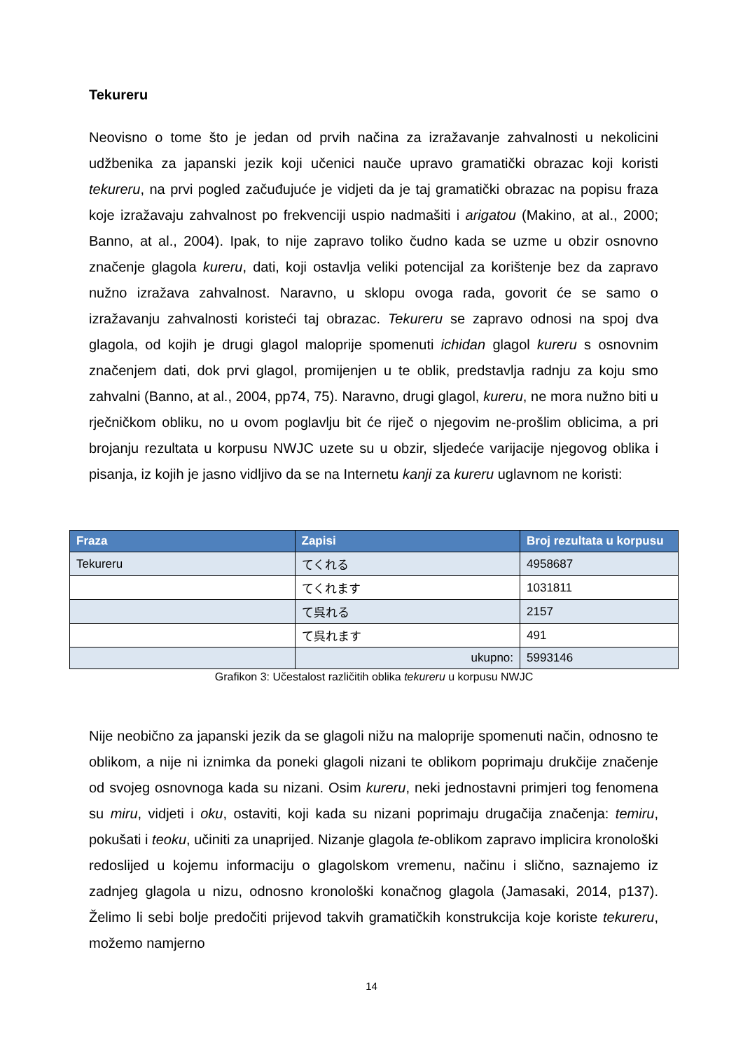Tekureru
Neovisno o tome što je jedan od prvih načina za izražavanje zahvalnosti u nekolicini udžbenika za japanski jezik koji učenici nauče upravo gramatički obrazac koji koristi tekureru, na prvi pogled začuđujuće je vidjeti da je taj gramatički obrazac na popisu fraza koje izražavaju zahvalnost po frekvenciji uspio nadmašiti i arigatou (Makino, at al., 2000; Banno, at al., 2004). Ipak, to nije zapravo toliko čudno kada se uzme u obzir osnovno značenje glagola kureru, dati, koji ostavlja veliki potencijal za korištenje bez da zapravo nužno izražava zahvalnost. Naravno, u sklopu ovoga rada, govorit će se samo o izražavanju zahvalnosti koristeći taj obrazac. Tekureru se zapravo odnosi na spoj dva glagola, od kojih je drugi glagol maloprije spomenuti ichidan glagol kureru s osnovnim značenjem dati, dok prvi glagol, promijenjen u te oblik, predstavlja radnju za koju smo zahvalni (Banno, at al., 2004, pp74, 75). Naravno, drugi glagol, kureru, ne mora nužno biti u rječničkom obliku, no u ovom poglavlju bit će riječ o njegovim ne-prošlim oblicima, a pri brojanju rezultata u korpusu NWJC uzete su u obzir, sljedeće varijacije njegovog oblika i pisanja, iz kojih je jasno vidljivo da se na Internetu kanji za kureru uglavnom ne koristi:
| Fraza | Zapisi | Broj rezultata u korpusu |
| --- | --- | --- |
| Tekureru | てくれる | 4958687 |
| | てくれます | 1031811 |
| | て呉れる | 2157 |
| | て呉れます | 491 |
| | ukupno: | 5993146 |
Grafikon 3: Učestalost različitih oblika tekureru u korpusu NWJC
Nije neobično za japanski jezik da se glagoli nižu na maloprije spomenuti način, odnosno te oblikom, a nije ni iznimka da poneki glagoli nizani te oblikom poprimaju drukčije značenje od svojeg osnovnoga kada su nizani. Osim kureru, neki jednostavni primjeri tog fenomena su miru, vidjeti i oku, ostaviti, koji kada su nizani poprimaju drugačija značenja: temiru, pokušati i teoku, učiniti za unaprijed. Nizanje glagola te-oblikom zapravo implicira kronološki redoslijed u kojemu informaciju o glagolskom vremenu, načinu i slično, saznajemo iz zadnjeg glagola u nizu, odnosno kronološki konačnog glagola (Jamasaki, 2014, p137). Želimo li sebi bolje predočiti prijevod takvih gramatičkih konstrukcija koje koriste tekureru, možemo namjerno
14